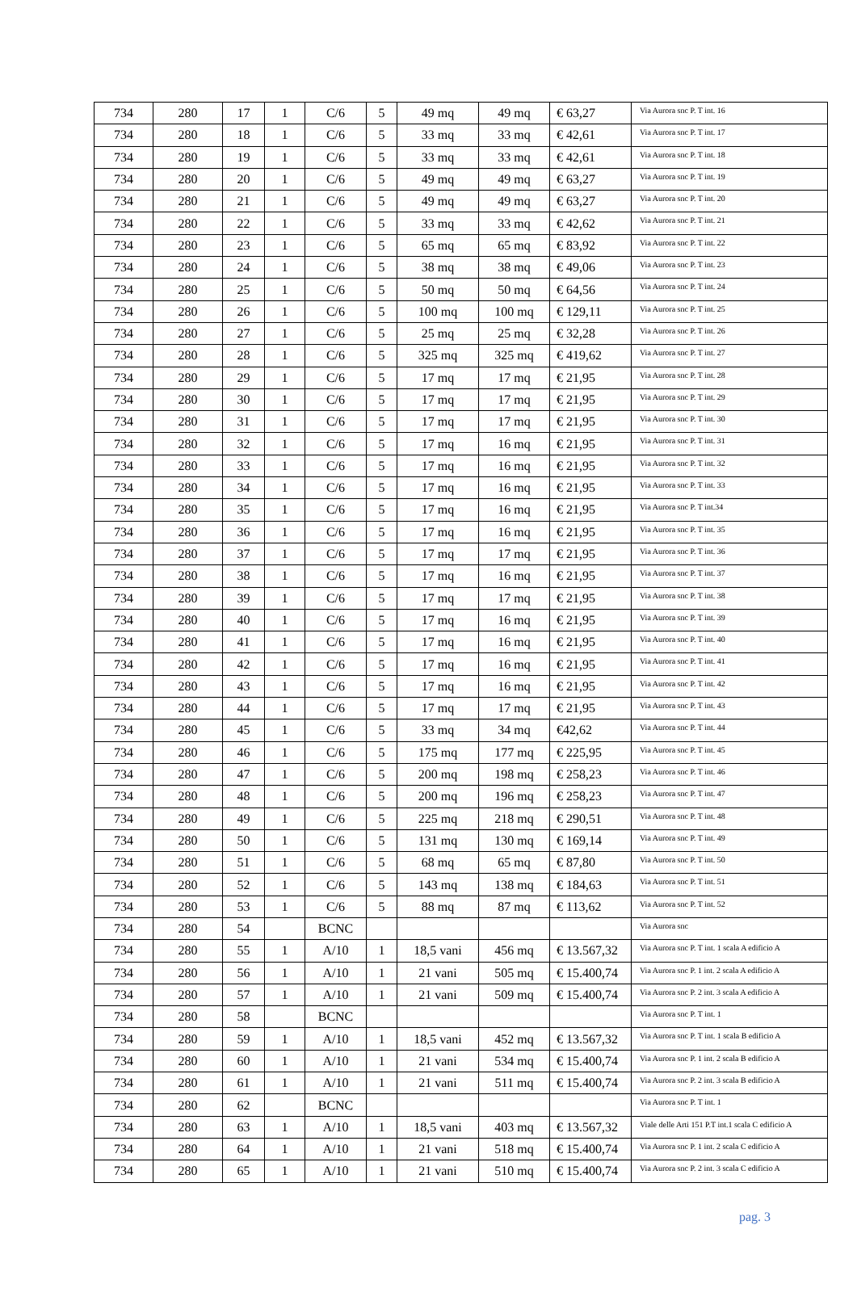| 734 | 280 | 17 | 1 | C/6 | 5 | 49 mq | 49 mq | € 63,27 | Via Aurora snc P. T int. 16 |
| 734 | 280 | 18 | 1 | C/6 | 5 | 33 mq | 33 mq | € 42,61 | Via Aurora snc P. T int. 17 |
| 734 | 280 | 19 | 1 | C/6 | 5 | 33 mq | 33 mq | € 42,61 | Via Aurora snc P. T int. 18 |
| 734 | 280 | 20 | 1 | C/6 | 5 | 49 mq | 49 mq | € 63,27 | Via Aurora snc P. T int. 19 |
| 734 | 280 | 21 | 1 | C/6 | 5 | 49 mq | 49 mq | € 63,27 | Via Aurora snc P. T int. 20 |
| 734 | 280 | 22 | 1 | C/6 | 5 | 33 mq | 33 mq | € 42,62 | Via Aurora snc P. T int. 21 |
| 734 | 280 | 23 | 1 | C/6 | 5 | 65 mq | 65 mq | € 83,92 | Via Aurora snc P. T int. 22 |
| 734 | 280 | 24 | 1 | C/6 | 5 | 38 mq | 38 mq | € 49,06 | Via Aurora snc P. T int. 23 |
| 734 | 280 | 25 | 1 | C/6 | 5 | 50 mq | 50 mq | € 64,56 | Via Aurora snc P. T int. 24 |
| 734 | 280 | 26 | 1 | C/6 | 5 | 100 mq | 100 mq | € 129,11 | Via Aurora snc P. T int. 25 |
| 734 | 280 | 27 | 1 | C/6 | 5 | 25 mq | 25 mq | € 32,28 | Via Aurora snc P. T int. 26 |
| 734 | 280 | 28 | 1 | C/6 | 5 | 325 mq | 325 mq | € 419,62 | Via Aurora snc P. T int. 27 |
| 734 | 280 | 29 | 1 | C/6 | 5 | 17 mq | 17 mq | € 21,95 | Via Aurora snc P. T int. 28 |
| 734 | 280 | 30 | 1 | C/6 | 5 | 17 mq | 17 mq | € 21,95 | Via Aurora snc P. T int. 29 |
| 734 | 280 | 31 | 1 | C/6 | 5 | 17 mq | 17 mq | € 21,95 | Via Aurora snc P. T int. 30 |
| 734 | 280 | 32 | 1 | C/6 | 5 | 17 mq | 16 mq | € 21,95 | Via Aurora snc P. T int. 31 |
| 734 | 280 | 33 | 1 | C/6 | 5 | 17 mq | 16 mq | € 21,95 | Via Aurora snc P. T int. 32 |
| 734 | 280 | 34 | 1 | C/6 | 5 | 17 mq | 16 mq | € 21,95 | Via Aurora snc P. T int. 33 |
| 734 | 280 | 35 | 1 | C/6 | 5 | 17 mq | 16 mq | € 21,95 | Via Aurora snc P. T int.34 |
| 734 | 280 | 36 | 1 | C/6 | 5 | 17 mq | 16 mq | € 21,95 | Via Aurora snc P. T int. 35 |
| 734 | 280 | 37 | 1 | C/6 | 5 | 17 mq | 17 mq | € 21,95 | Via Aurora snc P. T int. 36 |
| 734 | 280 | 38 | 1 | C/6 | 5 | 17 mq | 16 mq | € 21,95 | Via Aurora snc P. T int. 37 |
| 734 | 280 | 39 | 1 | C/6 | 5 | 17 mq | 17 mq | € 21,95 | Via Aurora snc P. T int. 38 |
| 734 | 280 | 40 | 1 | C/6 | 5 | 17 mq | 16 mq | € 21,95 | Via Aurora snc P. T int. 39 |
| 734 | 280 | 41 | 1 | C/6 | 5 | 17 mq | 16 mq | € 21,95 | Via Aurora snc P. T int. 40 |
| 734 | 280 | 42 | 1 | C/6 | 5 | 17 mq | 16 mq | € 21,95 | Via Aurora snc P. T int. 41 |
| 734 | 280 | 43 | 1 | C/6 | 5 | 17 mq | 16 mq | € 21,95 | Via Aurora snc P. T int. 42 |
| 734 | 280 | 44 | 1 | C/6 | 5 | 17 mq | 17 mq | € 21,95 | Via Aurora snc P. T int. 43 |
| 734 | 280 | 45 | 1 | C/6 | 5 | 33 mq | 34 mq | €42,62 | Via Aurora snc P. T int. 44 |
| 734 | 280 | 46 | 1 | C/6 | 5 | 175 mq | 177 mq | € 225,95 | Via Aurora snc P. T int. 45 |
| 734 | 280 | 47 | 1 | C/6 | 5 | 200 mq | 198 mq | € 258,23 | Via Aurora snc P. T int. 46 |
| 734 | 280 | 48 | 1 | C/6 | 5 | 200 mq | 196 mq | € 258,23 | Via Aurora snc P. T int. 47 |
| 734 | 280 | 49 | 1 | C/6 | 5 | 225 mq | 218 mq | € 290,51 | Via Aurora snc P. T int. 48 |
| 734 | 280 | 50 | 1 | C/6 | 5 | 131 mq | 130 mq | € 169,14 | Via Aurora snc P. T int. 49 |
| 734 | 280 | 51 | 1 | C/6 | 5 | 68 mq | 65 mq | € 87,80 | Via Aurora snc P. T int. 50 |
| 734 | 280 | 52 | 1 | C/6 | 5 | 143 mq | 138 mq | € 184,63 | Via Aurora snc P. T int. 51 |
| 734 | 280 | 53 | 1 | C/6 | 5 | 88 mq | 87 mq | € 113,62 | Via Aurora snc P. T int. 52 |
| 734 | 280 | 54 | | BCNC | | | | | Via Aurora snc |
| 734 | 280 | 55 | 1 | A/10 | 1 | 18,5 vani | 456 mq | € 13.567,32 | Via Aurora snc P. T int. 1 scala A edificio A |
| 734 | 280 | 56 | 1 | A/10 | 1 | 21 vani | 505 mq | € 15.400,74 | Via Aurora snc P. 1 int. 2 scala A edificio A |
| 734 | 280 | 57 | 1 | A/10 | 1 | 21 vani | 509 mq | € 15.400,74 | Via Aurora snc P. 2 int. 3 scala A edificio A |
| 734 | 280 | 58 | | BCNC | | | | | Via Aurora snc P. T int. 1 |
| 734 | 280 | 59 | 1 | A/10 | 1 | 18,5 vani | 452 mq | € 13.567,32 | Via Aurora snc P. T int. 1 scala B edificio A |
| 734 | 280 | 60 | 1 | A/10 | 1 | 21 vani | 534 mq | € 15.400,74 | Via Aurora snc P. 1 int. 2 scala B edificio A |
| 734 | 280 | 61 | 1 | A/10 | 1 | 21 vani | 511 mq | € 15.400,74 | Via Aurora snc P. 2 int. 3 scala B edificio A |
| 734 | 280 | 62 | | BCNC | | | | | Via Aurora snc P. T int. 1 |
| 734 | 280 | 63 | 1 | A/10 | 1 | 18,5 vani | 403 mq | € 13.567,32 | Viale delle Arti 151 P.T int.1 scala C edificio A |
| 734 | 280 | 64 | 1 | A/10 | 1 | 21 vani | 518 mq | € 15.400,74 | Via Aurora snc P. 1 int. 2 scala C edificio A |
| 734 | 280 | 65 | 1 | A/10 | 1 | 21 vani | 510 mq | € 15.400,74 | Via Aurora snc P. 2 int. 3 scala C edificio A |
pag. 3